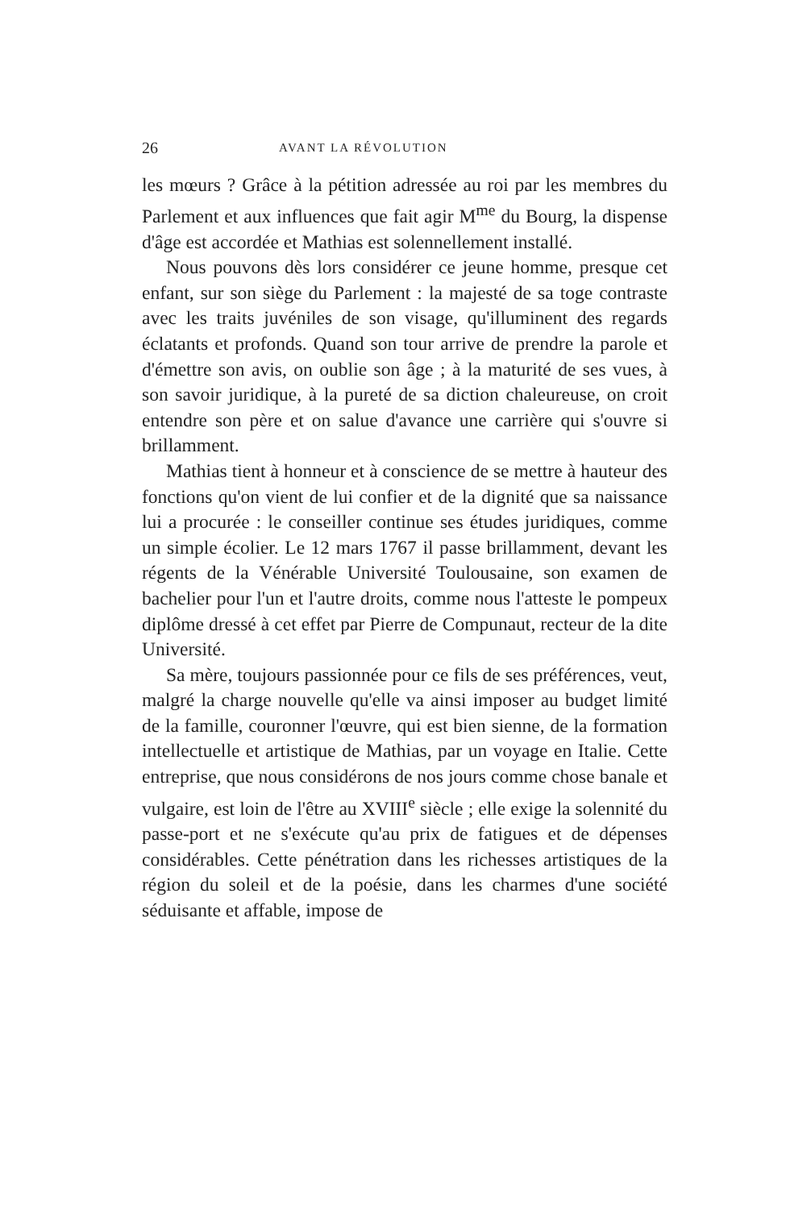26 AVANT LA RÉVOLUTION
les mœurs ? Grâce à la pétition adressée au roi par les membres du Parlement et aux influences que fait agir M<sup>me</sup> du Bourg, la dispense d'âge est accordée et Mathias est solennellement installé.
Nous pouvons dès lors considérer ce jeune homme, presque cet enfant, sur son siège du Parlement : la majesté de sa toge contraste avec les traits juvéniles de son visage, qu'illuminent des regards éclatants et profonds. Quand son tour arrive de prendre la parole et d'émettre son avis, on oublie son âge ; à la maturité de ses vues, à son savoir juridique, à la pureté de sa diction chaleureuse, on croit entendre son père et on salue d'avance une carrière qui s'ouvre si brillamment.
Mathias tient à honneur et à conscience de se mettre à hauteur des fonctions qu'on vient de lui confier et de la dignité que sa naissance lui a procurée : le conseiller continue ses études juridiques, comme un simple écolier. Le 12 mars 1767 il passe brillamment, devant les régents de la Vénérable Université Toulousaine, son examen de bachelier pour l'un et l'autre droits, comme nous l'atteste le pompeux diplôme dressé à cet effet par Pierre de Compunaut, recteur de la dite Université.
Sa mère, toujours passionnée pour ce fils de ses préférences, veut, malgré la charge nouvelle qu'elle va ainsi imposer au budget limité de la famille, couronner l'œuvre, qui est bien sienne, de la formation intellectuelle et artistique de Mathias, par un voyage en Italie. Cette entreprise, que nous considérons de nos jours comme chose banale et vulgaire, est loin de l'être au XVIII<sup>e</sup> siècle ; elle exige la solennité du passe-port et ne s'exécute qu'au prix de fatigues et de dépenses considérables. Cette pénétration dans les richesses artistiques de la région du soleil et de la poésie, dans les charmes d'une société séduisante et affable, impose de